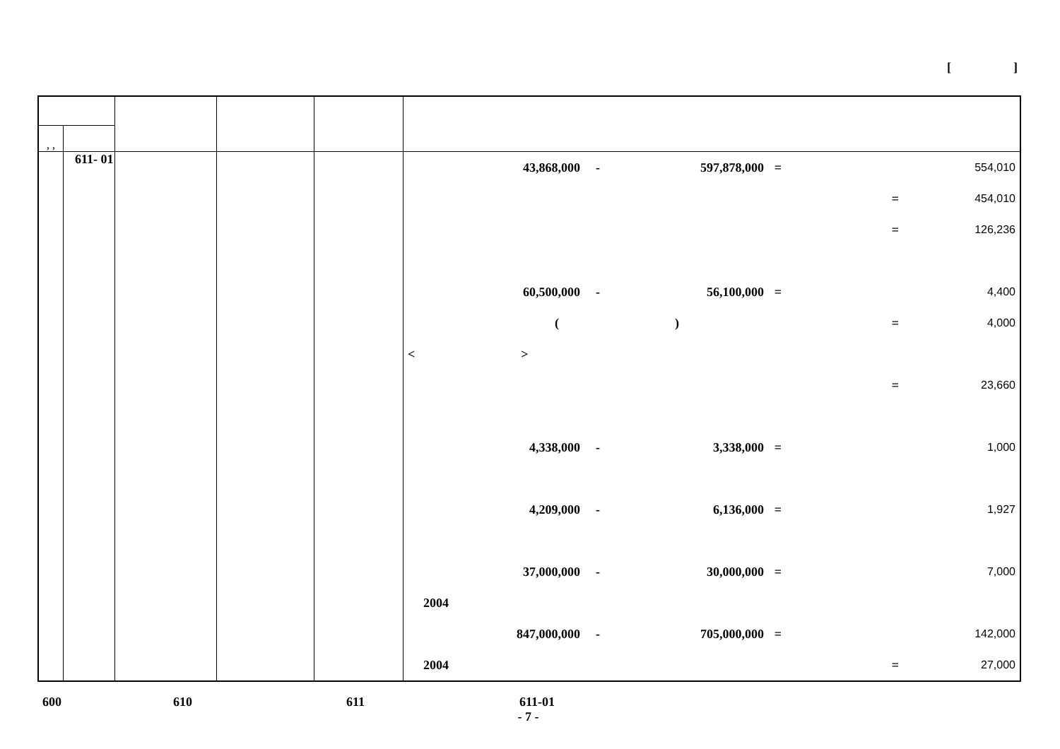[]
| , , | | | | | | |
| | 611- 01 | | | | | 43,868,000 - 597,878,000 = 554,010 = 454,010 = 126,236 60,500,000 - 56,100,000 = 4,400 ( ) = 4,000 < > = 23,660 4,338,000 - 3,338,000 = 1,000 4,209,000 - 6,136,000 = 1,927 37,000,000 - 30,000,000 = 7,000 2004 847,000,000 - 705,000,000 = 142,000 2004 = 27,000 |
600 610 611 611-01
- 7 -